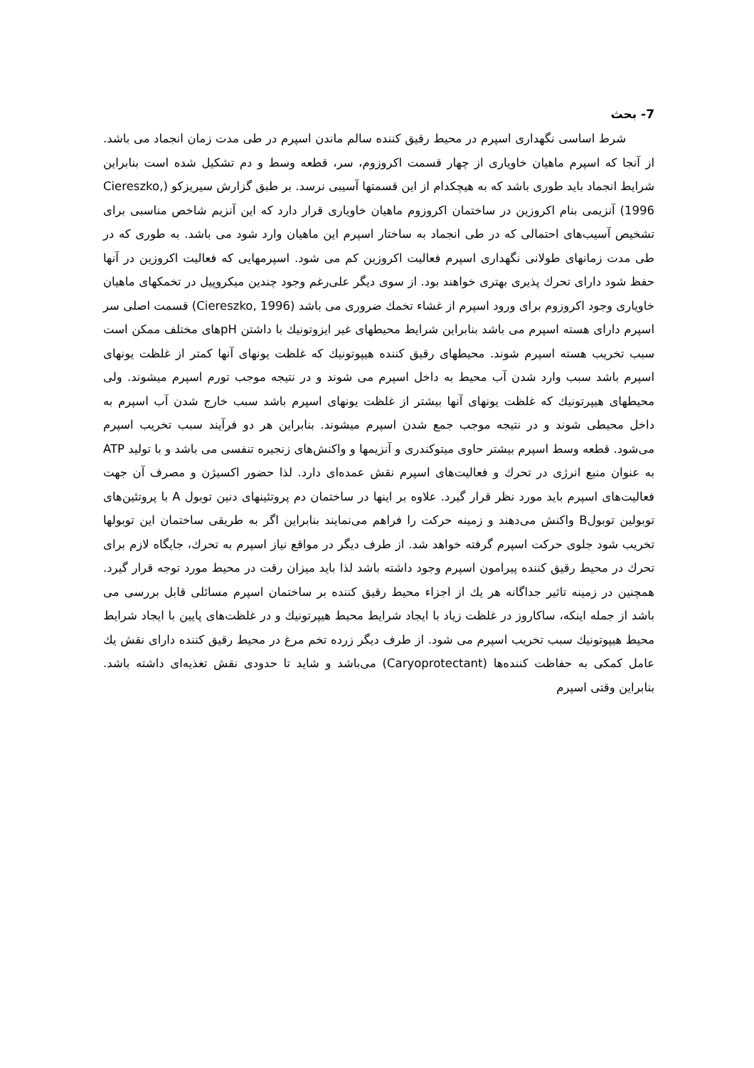7- بحث
شرط اساسی نگهداری اسپرم در محیط رقیق کننده سالم ماندن اسپرم در طی مدت زمان انجماد می باشد. از آنجا که اسپرم ماهیان خاویاری از چهار قسمت اکروزوم، سر، قطعه وسط و دم تشکیل شده است بنابراین شرایط انجماد باید طوری باشد که به هیچکدام از این قسمتها آسیبی نرسد. بر طبق گزارش سیریزکو (Ciereszko, 1996) آنزیمی بنام اکروزین در ساختمان اکروزوم ماهیان خاویاری قرار دارد که این آنزیم شاخص مناسبی برای تشخیص آسیب‌های احتمالی که در طی انجماد به ساختار اسپرم این ماهیان وارد شود می باشد. به طوری که در طی مدت زمانهای طولانی نگهداری اسپرم فعالیت اکروزین کم می شود. اسپرمهایی که فعالیت اکروزین در آنها حفظ شود دارای تحرك پذیری بهتری خواهند بود. از سوی دیگر علی‌رغم وجود چندین میکروپیل در تخمکهای ماهیان خاویاری وجود اکروزوم برای ورود اسپرم از غشاء تخمك ضروری می باشد (Ciereszko, 1996) قسمت اصلی سر اسپرم دارای هسته اسپرم می باشد بنابراین شرایط محیطهای غیر ایزوتونیك با داشتن pHهای مختلف ممکن است سبب تخریب هسته اسپرم شوند. محیطهای رقیق کننده هیپوتونیك که غلظت یونهای آنها کمتر از غلظت یونهای اسپرم باشد سبب وارد شدن آب محیط به داخل اسپرم می شوند و در نتیجه موجب تورم اسپرم میشوند. ولی محیطهای هیپرتونیك که غلظت یونهای آنها بیشتر از غلظت یونهای اسپرم باشد سبب خارج شدن آب اسپرم به داخل محیطی شوند و در نتیجه موجب جمع شدن اسپرم میشوند. بنابراین هر دو فرآیند سبب تخریب اسپرم می‌شود. قطعه وسط اسپرم بیشتر حاوی میتوکندری و آنزیمها و واکنش‌های زنجیره تنفسی می باشد و با تولید ATP به عنوان منبع انرژی در تحرك و فعالیت‌های اسپرم نقش عمده‌ای دارد. لذا حضور اکسیژن و مصرف آن جهت فعالیت‌های اسپرم باید مورد نظر قرار گیرد. علاوه بر اینها در ساختمان دم پروتئینهای دنین توبول A با پروتئین‌های توبولین توبولB واکنش می‌دهند و زمینه حرکت را فراهم می‌نمایند بنابراین اگر به طریقی ساختمان این توبولها تخریب شود جلوی حرکت اسپرم گرفته خواهد شد. از طرف دیگر در مواقع نیاز اسپرم به تحرك، جایگاه لازم برای تحرك در محیط رقیق کننده پیرامون اسپرم وجود داشته باشد لذا باید میزان رقت در محیط مورد توجه قرار گیرد. همچنین در زمینه تاثیر جداگانه هر یك از اجزاء محیط رقیق کننده بر ساختمان اسپرم مسائلی قابل بررسی می باشد از جمله اینکه، ساکاروز در غلظت زیاد با ایجاد شرایط محیط هیپرتونیك و در غلظت‌های پایین با ایجاد شرایط محیط هیپوتونیك سبب تخریب اسپرم می شود. از طرف دیگر زرده تخم مرغ در محیط رقیق کننده دارای نقش یك عامل کمکی به حفاظت کننده‌ها (Caryoprotectant) می‌باشد و شاید تا حدودی نقش تغذیه‌ای داشته باشد. بنابراین وقتی اسپرم